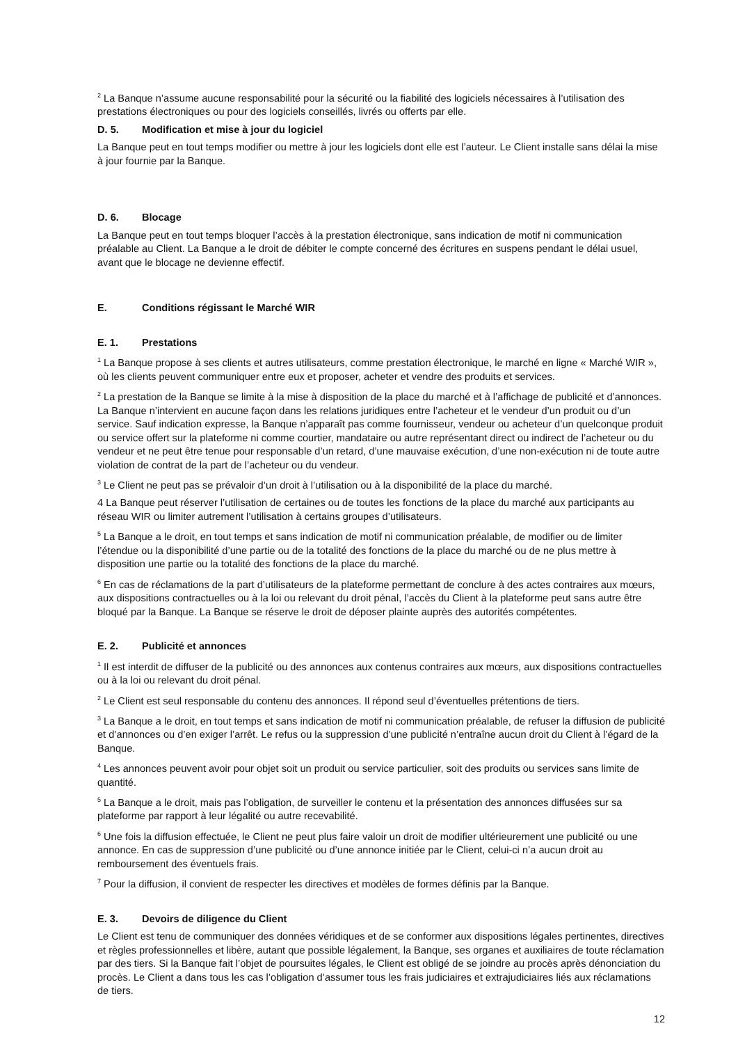<sup>2</sup> La Banque n’assume aucune responsabilité pour la sécurité ou la fiabilité des logiciels nécessaires à l’utilisation des prestations électroniques ou pour des logiciels conseillés, livrés ou offerts par elle.
D. 5. Modification et mise à jour du logiciel
La Banque peut en tout temps modifier ou mettre à jour les logiciels dont elle est l’auteur. Le Client installe sans délai la mise à jour fournie par la Banque.
D. 6. Blocage
La Banque peut en tout temps bloquer l’accès à la prestation électronique, sans indication de motif ni communication préalable au Client. La Banque a le droit de débiter le compte concerné des écritures en suspens pendant le délai usuel, avant que le blocage ne devienne effectif.
E. Conditions régissant le Marché WIR
E. 1. Prestations
<sup>1</sup> La Banque propose à ses clients et autres utilisateurs, comme prestation électronique, le marché en ligne « Marché WIR », où les clients peuvent communiquer entre eux et proposer, acheter et vendre des produits et services.
<sup>2</sup> La prestation de la Banque se limite à la mise à disposition de la place du marché et à l’affichage de publicité et d’annonces. La Banque n’intervient en aucune façon dans les relations juridiques entre l’acheteur et le vendeur d’un produit ou d’un service. Sauf indication expresse, la Banque n’apparaît pas comme fournisseur, vendeur ou acheteur d’un quelconque produit ou service offert sur la plateforme ni comme courtier, mandataire ou autre représentant direct ou indirect de l’acheteur ou du vendeur et ne peut être tenue pour responsable d’un retard, d’une mauvaise exécution, d’une non-exécution ni de toute autre violation de contrat de la part de l’acheteur ou du vendeur.
<sup>3</sup> Le Client ne peut pas se prévaloir d’un droit à l’utilisation ou à la disponibilité de la place du marché.
4 La Banque peut réserver l’utilisation de certaines ou de toutes les fonctions de la place du marché aux participants au réseau WIR ou limiter autrement l’utilisation à certains groupes d’utilisateurs.
<sup>5</sup> La Banque a le droit, en tout temps et sans indication de motif ni communication préalable, de modifier ou de limiter l’étendue ou la disponibilité d’une partie ou de la totalité des fonctions de la place du marché ou de ne plus mettre à disposition une partie ou la totalité des fonctions de la place du marché.
<sup>6</sup> En cas de réclamations de la part d’utilisateurs de la plateforme permettant de conclure à des actes contraires aux mœurs, aux dispositions contractuelles ou à la loi ou relevant du droit pénal, l’accès du Client à la plateforme peut sans autre être bloqué par la Banque. La Banque se réserve le droit de déposer plainte auprès des autorités compétentes.
E. 2. Publicité et annonces
<sup>1</sup> Il est interdit de diffuser de la publicité ou des annonces aux contenus contraires aux mœurs, aux dispositions contractuelles ou à la loi ou relevant du droit pénal.
<sup>2</sup> Le Client est seul responsable du contenu des annonces. Il répond seul d’éventuelles prétentions de tiers.
<sup>3</sup> La Banque a le droit, en tout temps et sans indication de motif ni communication préalable, de refuser la diffusion de publicité et d’annonces ou d’en exiger l’arrêt. Le refus ou la suppression d’une publicité n’entraîne aucun droit du Client à l’égard de la Banque.
<sup>4</sup> Les annonces peuvent avoir pour objet soit un produit ou service particulier, soit des produits ou services sans limite de quantité.
<sup>5</sup> La Banque a le droit, mais pas l’obligation, de surveiller le contenu et la présentation des annonces diffusées sur sa plateforme par rapport à leur légalité ou autre recevabilité.
<sup>6</sup> Une fois la diffusion effectuée, le Client ne peut plus faire valoir un droit de modifier ultérieurement une publicité ou une annonce. En cas de suppression d’une publicité ou d’une annonce initiée par le Client, celui-ci n’a aucun droit au remboursement des éventuels frais.
<sup>7</sup> Pour la diffusion, il convient de respecter les directives et modèles de formes définis par la Banque.
E. 3. Devoirs de diligence du Client
Le Client est tenu de communiquer des données véridiques et de se conformer aux dispositions légales pertinentes, directives et règles professionnelles et libère, autant que possible légalement, la Banque, ses organes et auxiliaires de toute réclamation par des tiers. Si la Banque fait l’objet de poursuites légales, le Client est obligé de se joindre au procès après dénonciation du procès. Le Client a dans tous les cas l’obligation d’assumer tous les frais judiciaires et extrajudiciaires liés aux réclamations de tiers.
12